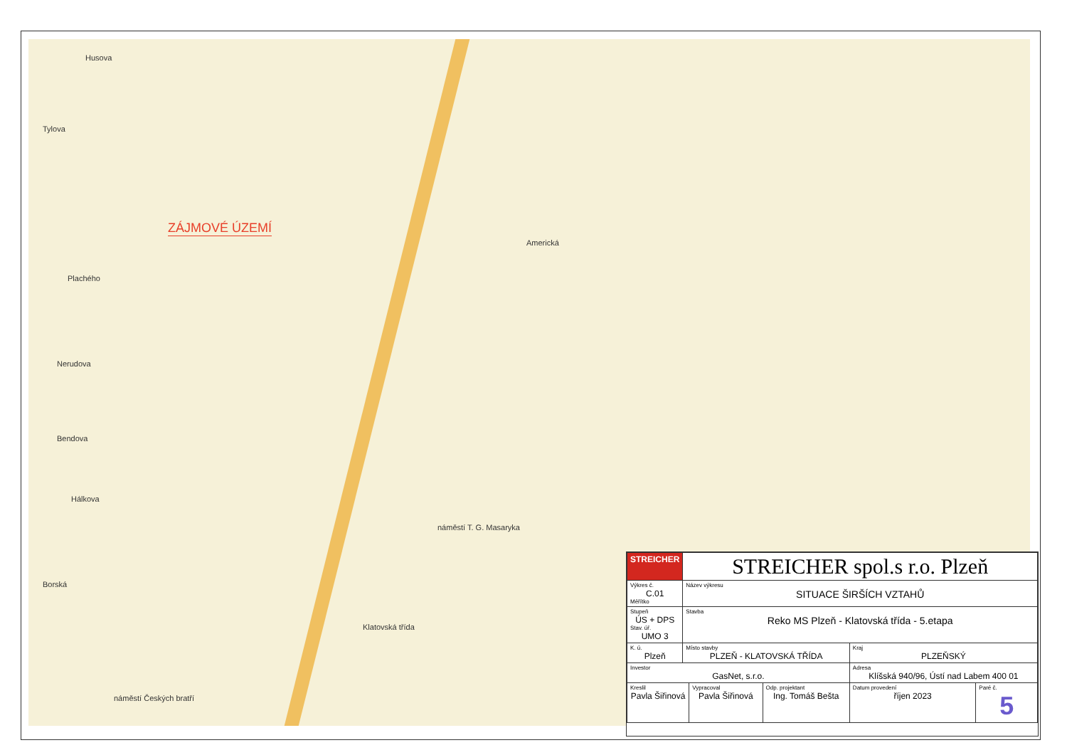Husova
Tylova
Plachého
Nerudova
Bendova
Hálkova
Borská
náměstí T. G. Masaryka
Americká
Klatovská třída
náměstí Českých bratří
ZÁJMOVÉ ÚZEMÍ
| STREICHER | STREICHER spol.s r.o. Plzeň | | | | |
| Výkres č. C.01 Měřítko | Název výkresu SITUACE ŠIRŠÍCH VZTAHŮ | | | | |
| Stupeň ÚS + DPS Stav. úř. UMO 3 | Stavba Reko MS Plzeň - Klatovská třída - 5.etapa | | | | |
| K. ú. Plzeň | Místo stavby PLZEŇ - KLATOVSKÁ TŘÍDA | | | Kraj PLZEŇSKÝ | |
| Investor GasNet, s.r.o. | | | | Adresa Klíšská 940/96, Ústí nad Labem 400 01 | |
| Kreslil Pavla Šiřinová | | Vypracoval Pavla Šiřinová | Odp. projektant Ing. Tomáš Bešta | Datum provedení říjen 2023 | Paré č. 5 |